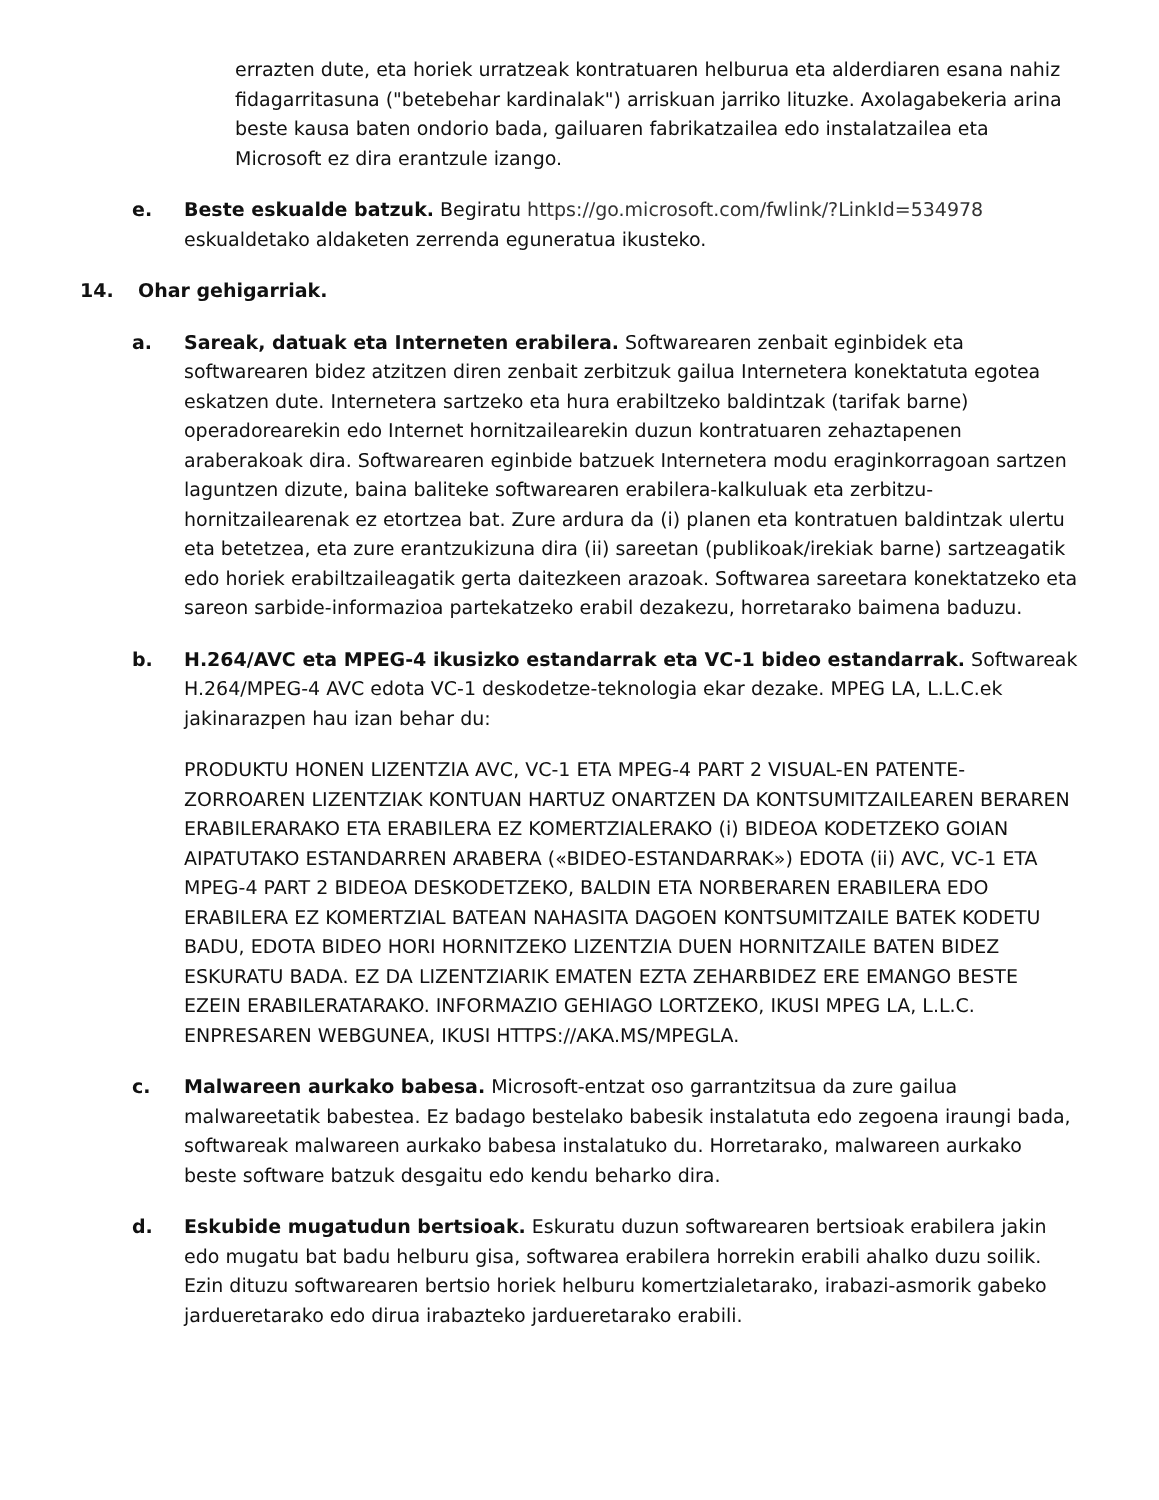errazten dute, eta horiek urratzeak kontratuaren helburua eta alderdiaren esana nahiz fidagarritasuna ("betebehar kardinalak") arriskuan jarriko lituzke. Axolagabekeria arina beste kausa baten ondorio bada, gailuaren fabrikatzailea edo instalatzailea eta Microsoft ez dira erantzule izango.
e. Beste eskualde batzuk. Begiratu https://go.microsoft.com/fwlink/?LinkId=534978 eskualdetako aldaketen zerrenda eguneratua ikusteko.
14. Ohar gehigarriak.
a. Sareak, datuak eta Interneten erabilera. Softwarearen zenbait eginbidek eta softwarearen bidez atzitzen diren zenbait zerbitzuk gailua Internetera konektatuta egotea eskatzen dute. Internetera sartzeko eta hura erabiltzeko baldintzak (tarifak barne) operadorearekin edo Internet hornitzailearekin duzun kontratuaren zehaztapenen araberakoak dira. Softwarearen eginbide batzuek Internetera modu eraginkorragoan sartzen laguntzen dizute, baina baliteke softwarearen erabilera-kalkuluak eta zerbitzu-hornitzailearenak ez etortzea bat. Zure ardura da (i) planen eta kontratuen baldintzak ulertu eta betetzea, eta zure erantzukizuna dira (ii) sareetan (publikoak/irekiak barne) sartzeagatik edo horiek erabiltzaileagatik gerta daitezkeen arazoak. Softwarea sareetara konektatzeko eta sareon sarbide-informazioa partekatzeko erabil dezakezu, horretarako baimena baduzu.
b. H.264/AVC eta MPEG-4 ikusizko estandarrak eta VC-1 bideo estandarrak. Softwareak H.264/MPEG-4 AVC edota VC-1 deskodetze-teknologia ekar dezake. MPEG LA, L.L.C.ek jakinarazpen hau izan behar du:
PRODUKTU HONEN LIZENTZIA AVC, VC-1 ETA MPEG-4 PART 2 VISUAL-EN PATENTE-ZORROAREN LIZENTZIAK KONTUAN HARTUZ ONARTZEN DA KONTSUMITZAILEAREN BERAREN ERABILERARAKO ETA ERABILERA EZ KOMERTZIALERAKO (i) BIDEOA KODETZEKO GOIAN AIPATUTAKO ESTANDARREN ARABERA («BIDEO-ESTANDARRAK») EDOTA (ii) AVC, VC-1 ETA MPEG-4 PART 2 BIDEOA DESKODETZEKO, BALDIN ETA NORBERAREN ERABILERA EDO ERABILERA EZ KOMERTZIAL BATEAN NAHASITA DAGOEN KONTSUMITZAILE BATEK KODETU BADU, EDOTA BIDEO HORI HORNITZEKO LIZENTZIA DUEN HORNITZAILE BATEN BIDEZ ESKURATU BADA. EZ DA LIZENTZIARIK EMATEN EZTA ZEHARBIDEZ ERE EMANGO BESTE EZEIN ERABILERATARAKO. INFORMAZIO GEHIAGO LORTZEKO, IKUSI MPEG LA, L.L.C. ENPRESAREN WEBGUNEA, IKUSI HTTPS://AKA.MS/MPEGLA.
c. Malwareen aurkako babesa. Microsoft-entzat oso garrantzitsua da zure gailua malwareetatik babestea. Ez badago bestelako babesik instalatuta edo zegoena iraungi bada, softwareak malwareen aurkako babesa instalatuko du. Horretarako, malwareen aurkako beste software batzuk desgaitu edo kendu beharko dira.
d. Eskubide mugatudun bertsioak. Eskuratu duzun softwarearen bertsioak erabilera jakin edo mugatu bat badu helburu gisa, softwarea erabilera horrekin erabili ahalko duzu soilik. Ezin dituzu softwarearen bertsio horiek helburu komertzialetarako, irabazi-asmorik gabeko jardueretarako edo dirua irabazteko jardueretarako erabili.